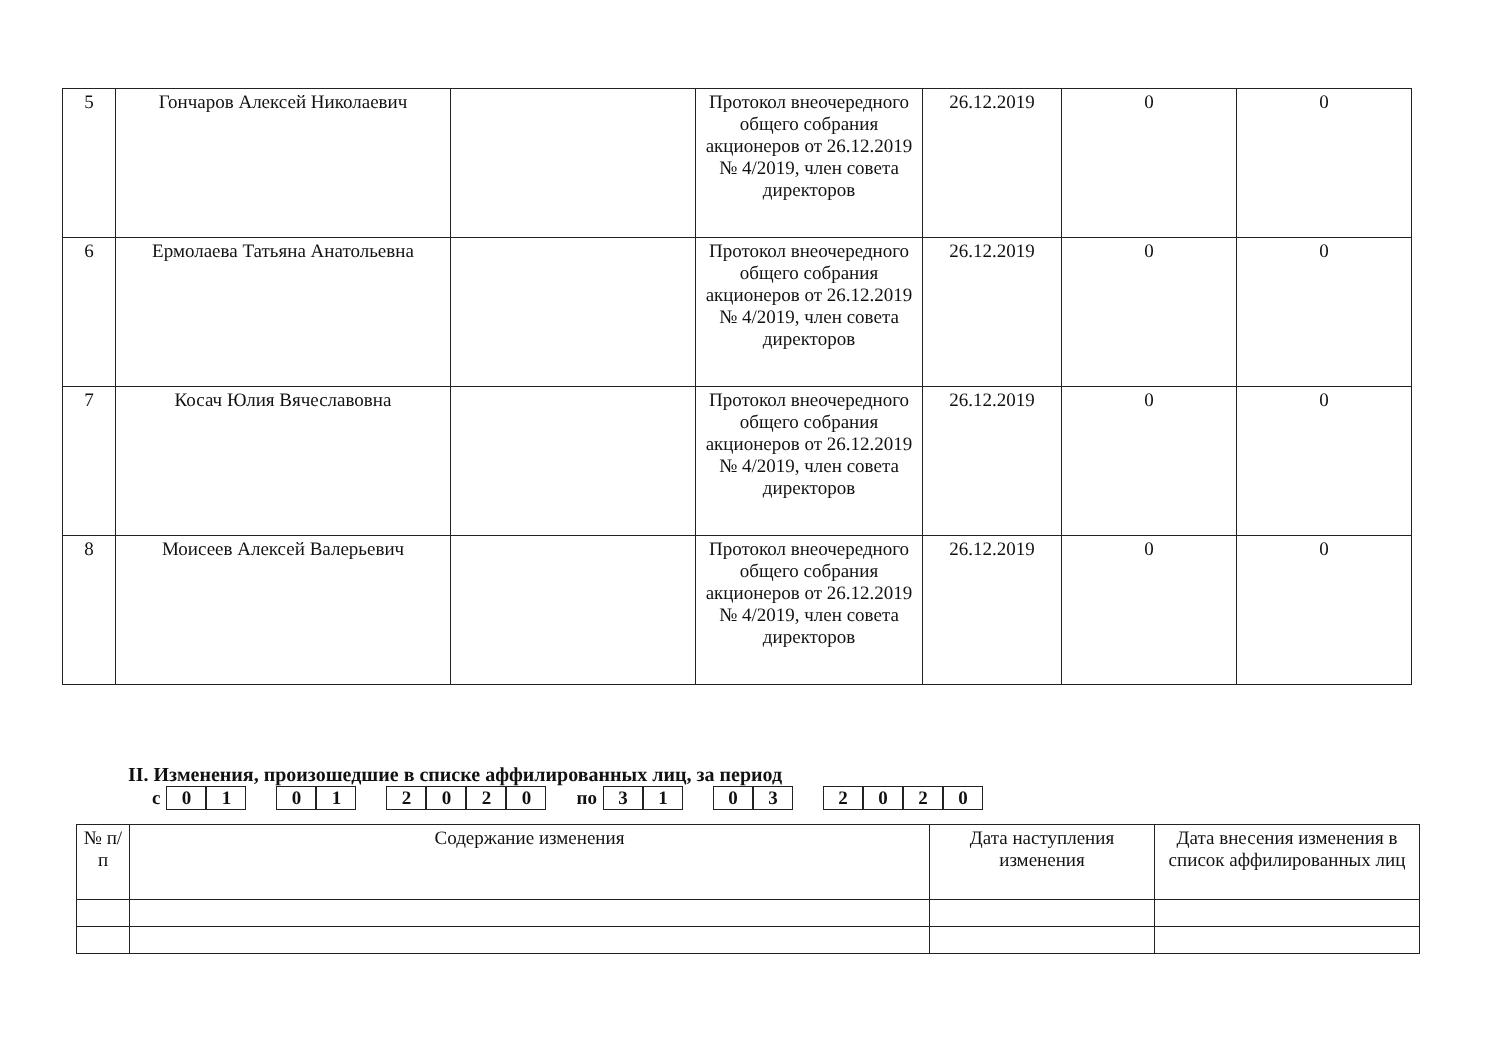| 5 | Гончаров Алексей Николаевич | | Протокол внеочередного общего собрания акционеров от 26.12.2019 № 4/2019, член совета директоров | 26.12.2019 | 0 | 0 |
| 6 | Ермолаева Татьяна Анатольевна | | Протокол внеочередного общего собрания акционеров от 26.12.2019 № 4/2019, член совета директоров | 26.12.2019 | 0 | 0 |
| 7 | Косач Юлия Вячеславовна | | Протокол внеочередного общего собрания акционеров от 26.12.2019 № 4/2019, член совета директоров | 26.12.2019 | 0 | 0 |
| 8 | Моисеев Алексей Валерьевич | | Протокол внеочередного общего собрания акционеров от 26.12.2019 № 4/2019, член совета директоров | 26.12.2019 | 0 | 0 |
II. Изменения, произошедшие в списке аффилированных лиц, за период
с 01 01 2020 по 31 03 2020
| № п/п | Содержание изменения | Дата наступления изменения | Дата внесения изменения в список аффилированных лиц |
| --- | --- | --- | --- |